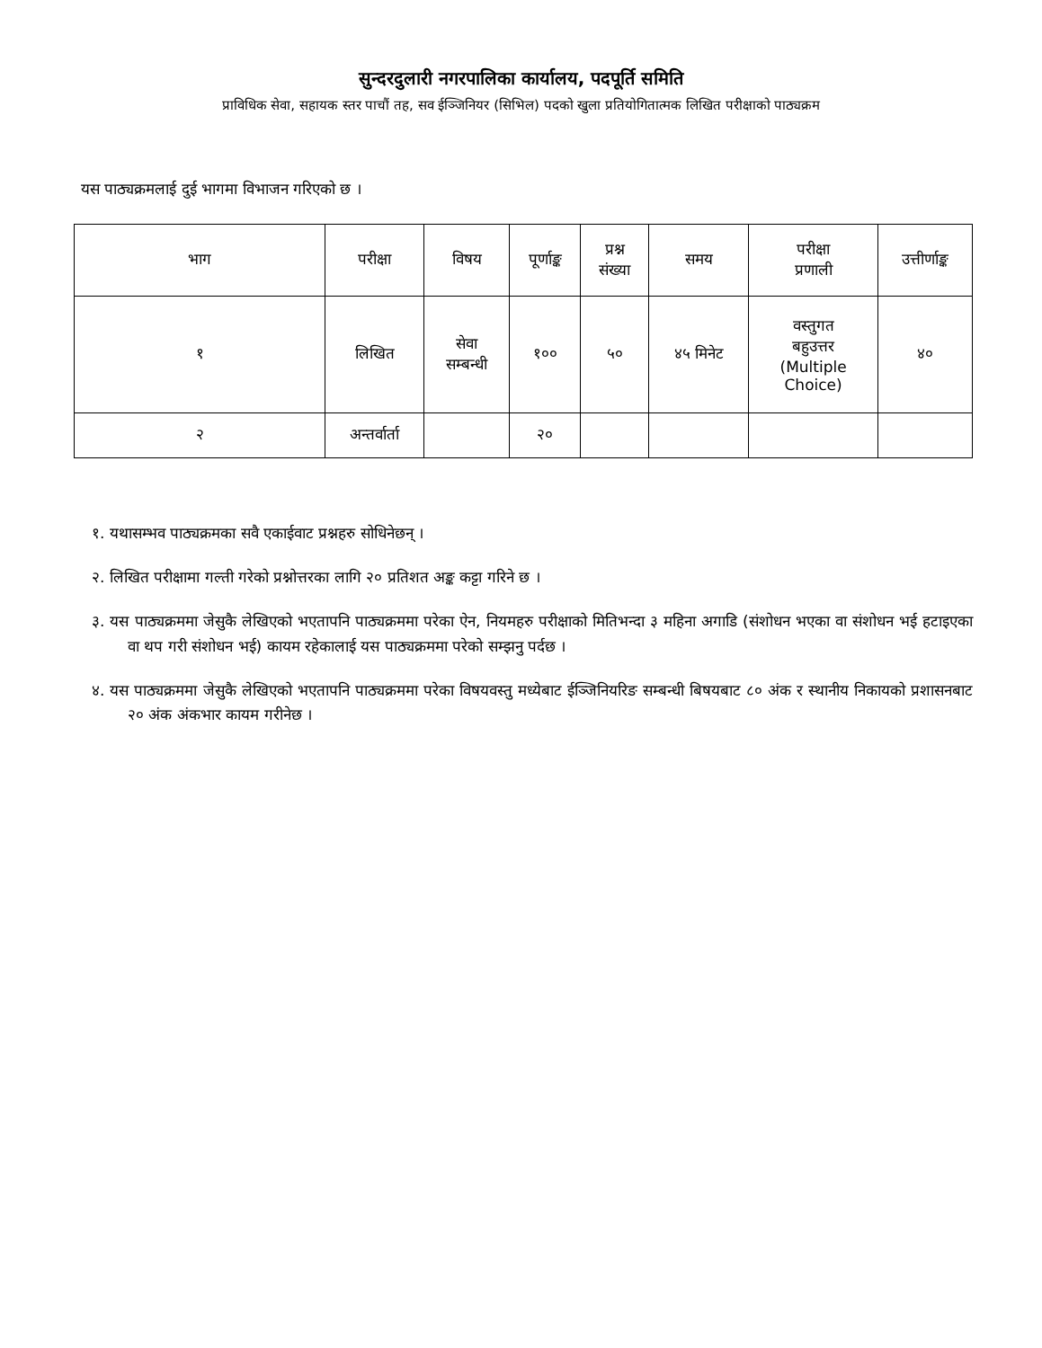सुन्दरदुलारी नगरपालिका कार्यालय, पदपूर्ति समिति
प्राविधिक सेवा, सहायक स्तर पाचौं तह, सव ईञ्जिनियर (सिभिल) पदको खुला प्रतियोगितात्मक लिखित परीक्षाको पाठ्यक्रम
यस पाठ्यक्रमलाई दुई भागमा विभाजन गरिएको छ ।
| भाग | परीक्षा | विषय | पूर्णाङ्क | प्रश्न संख्या | समय | परीक्षा प्रणाली | उत्तीर्णाङ्क |
| १ | लिखित | सेवा सम्बन्धी | १०० | ५० | ४५ मिनेट | वस्तुगत बहुउत्तर (Multiple Choice) | ४० |
| २ | अन्तर्वार्ता | | २० | | | | |
१. यथासम्भव पाठ्यक्रमका सवै एकाईवाट प्रश्नहरु सोधिनेछन् ।
२. लिखित परीक्षामा गल्ती गरेको प्रश्नोत्तरका लागि २० प्रतिशत अङ्क कट्टा गरिने छ ।
३. यस पाठ्यक्रममा जेसुकै लेखिएको भएतापनि पाठ्यक्रममा परेका ऐन, नियमहरु परीक्षाको मितिभन्दा ३ महिना अगाडि (संशोधन भएका वा संशोधन भई हटाइएका वा थप गरी संशोधन भई) कायम रहेकालाई यस पाठ्यक्रममा परेको सम्झनु पर्दछ ।
४. यस पाठ्यक्रममा जेसुकै लेखिएको भएतापनि पाठ्यक्रममा परेका विषयवस्तु मध्येबाट ईञ्जिनियरिङ सम्बन्धी बिषयबाट ८० अंक र स्थानीय निकायको प्रशासनबाट २० अंक अंकभार कायम गरीनेछ ।